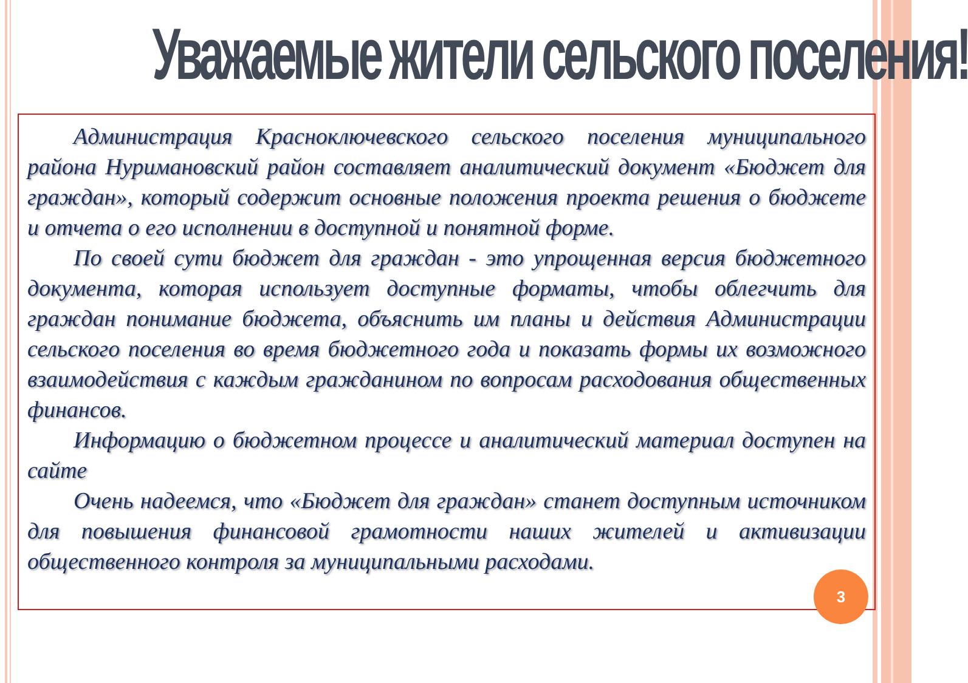Уважаемые жители сельского поселения!
Администрация Красноключевского сельского поселения муниципального района Нуримановский район составляет аналитический документ «Бюджет для граждан», который содержит основные положения проекта решения о бюджете и отчета о его исполнении в доступной и понятной форме.
По своей сути бюджет для граждан - это упрощенная версия бюджетного документа, которая использует доступные форматы, чтобы облегчить для граждан понимание бюджета, объяснить им планы и действия Администрации сельского поселения во время бюджетного года и показать формы их возможного взаимодействия с каждым гражданином по вопросам расходования общественных финансов.
Информацию о бюджетном процессе и аналитический материал доступен на сайте
Очень надеемся, что «Бюджет для граждан» станет доступным источником для повышения финансовой грамотности наших жителей и активизации общественного контроля за муниципальными расходами.
3